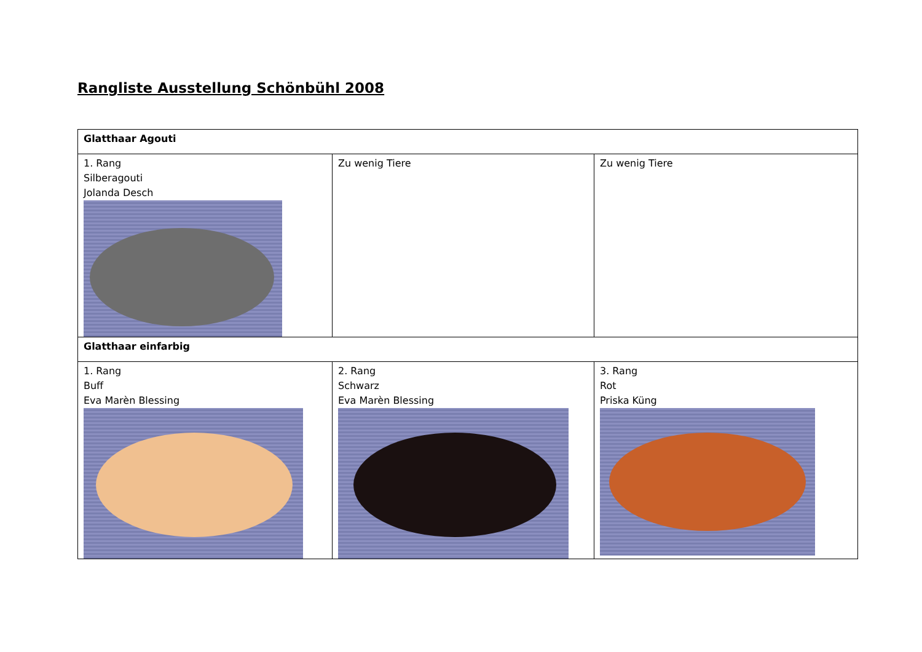Rangliste Ausstellung Schönbühl 2008
| Glatthaar Agouti | | |
| 1. Rang Silberagouti Jolanda Desch | Zu wenig Tiere | Zu wenig Tiere |
| Glatthaar einfarbig | | |
| 1. Rang Buff Eva Marèn Blessing | 2. Rang Schwarz Eva Marèn Blessing | 3. Rang Rot Priska Küng |